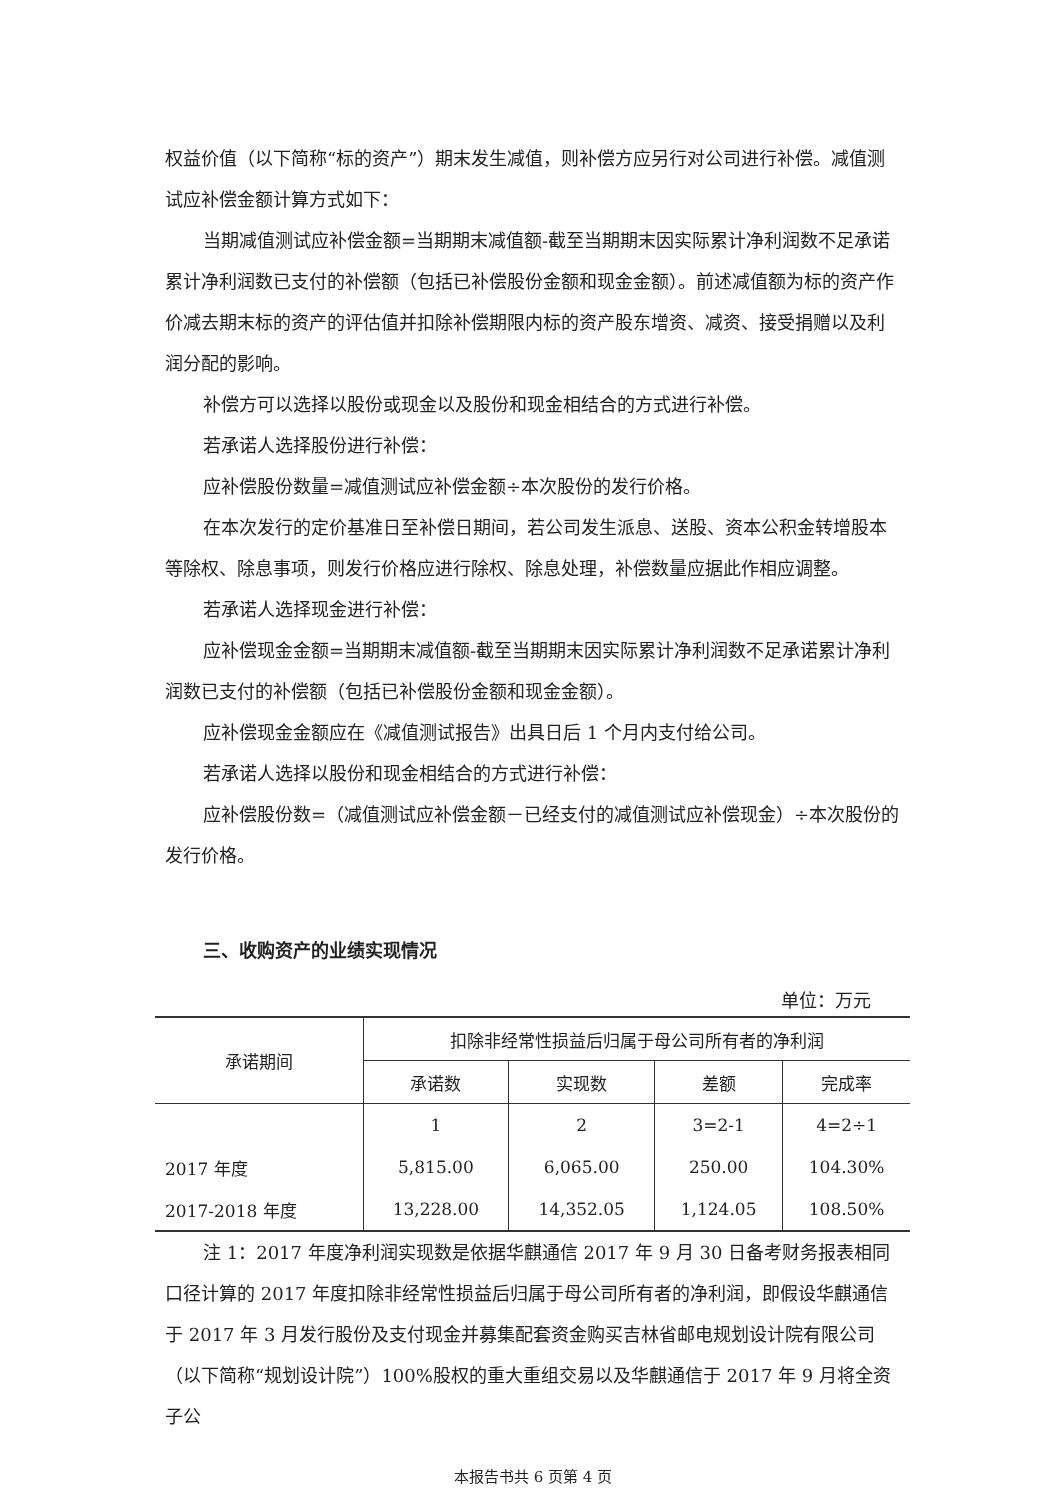权益价值（以下简称“标的资产”）期末发生减值，则补偿方应另行对公司进行补偿。减值测试应补偿金额计算方式如下：
当期减值测试应补偿金额=当期期末减值额-截至当期期末因实际累计净利润数不足承诺累计净利润数已支付的补偿额（包括已补偿股份金额和现金金额）。前述减值额为标的资产作价减去期末标的资产的评估值并扣除补偿期限内标的资产股东增资、减资、接受捐赠以及利润分配的影响。
补偿方可以选择以股份或现金以及股份和现金相结合的方式进行补偿。
若承诺人选择股份进行补偿：
应补偿股份数量=减值测试应补偿金额÷本次股份的发行价格。
在本次发行的定价基准日至补偿日期间，若公司发生派息、送股、资本公积金转增股本等除权、除息事项，则发行价格应进行除权、除息处理，补偿数量应据此作相应调整。
若承诺人选择现金进行补偿：
应补偿现金金额=当期期末减值额-截至当期期末因实际累计净利润数不足承诺累计净利润数已支付的补偿额（包括已补偿股份金额和现金金额）。
应补偿现金金额应在《减值测试报告》出具日后 1 个月内支付给公司。
若承诺人选择以股份和现金相结合的方式进行补偿：
应补偿股份数=（减值测试应补偿金额－已经支付的减值测试应补偿现金）÷本次股份的发行价格。
三、收购资产的业绩实现情况
单位：万元
| 承诺期间 | 扣除非经常性损益后归属于母公司所有者的净利润 | | | |
| --- | --- | --- | --- | --- |
| | 承诺数 | 实现数 | 差额 | 完成率 |
| | 1 | 2 | 3=2-1 | 4=2÷1 |
| 2017 年度 | 5,815.00 | 6,065.00 | 250.00 | 104.30% |
| 2017-2018 年度 | 13,228.00 | 14,352.05 | 1,124.05 | 108.50% |
注 1：2017 年度净利润实现数是依据华麒通信 2017 年 9 月 30 日备考财务报表相同口径计算的 2017 年度扣除非经常性损益后归属于母公司所有者的净利润，即假设华麒通信于 2017 年 3 月发行股份及支付现金并募集配套资金购买吉林省邮电规划设计院有限公司（以下简称“规划设计院”）100%股权的重大重组交易以及华麒通信于 2017 年 9 月将全资子公
本报告书共 6 页第 4 页